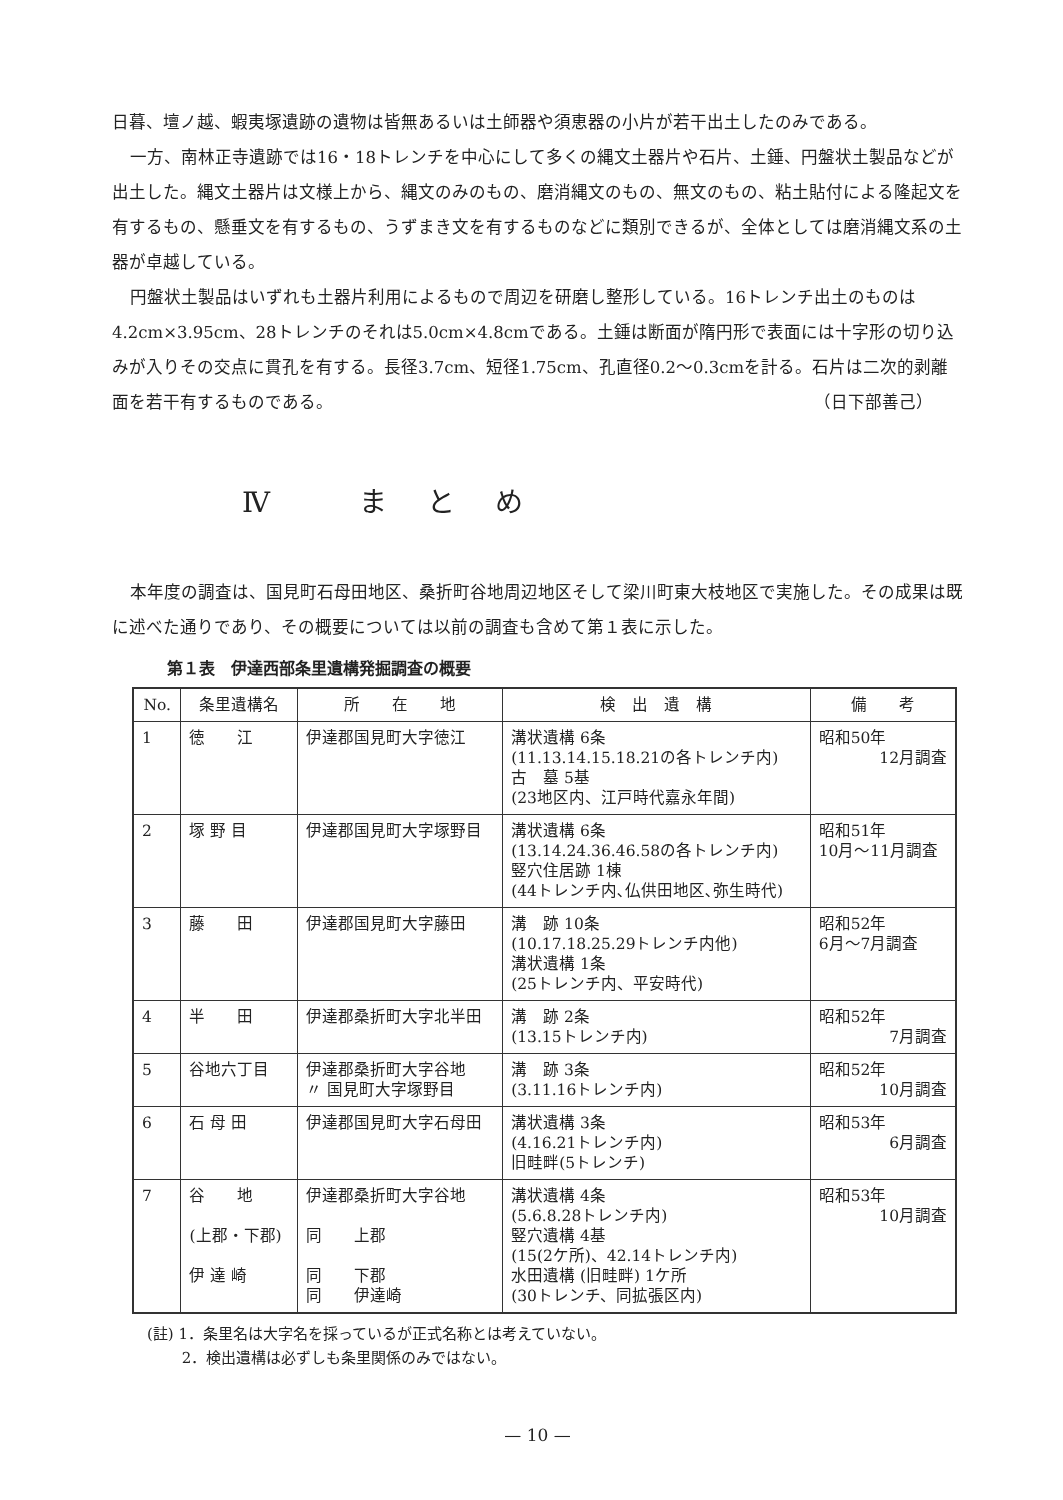日暮、壇ノ越、蝦夷塚遺跡の遺物は皆無あるいは土師器や須恵器の小片が若干出土したのみである。
一方、南林正寺遺跡では16・18トレンチを中心にして多くの縄文土器片や石片、土錘、円盤状土製品などが出土した。縄文土器片は文様上から、縄文のみのもの、磨消縄文のもの、無文のもの、粘土貼付による隆起文を有するもの、懸垂文を有するもの、うずまき文を有するものなどに類別できるが、全体としては磨消縄文系の土器が卓越している。
円盤状土製品はいずれも土器片利用によるもので周辺を研磨し整形している。16トレンチ出土のものは4.2cm×3.95cm、28トレンチのそれは5.0cm×4.8cmである。土錘は断面が隋円形で表面には十字形の切り込みが入りその交点に貫孔を有する。長径3.7cm、短径1.75cm、孔直径0.2〜0.3cmを計る。石片は二次的剥離面を若干有するものである。
（日下部善己）
Ⅳ まとめ
本年度の調査は、国見町石母田地区、桑折町谷地周辺地区そして梁川町東大枝地区で実施した。その成果は既に述べた通りであり、その概要については以前の調査も含めて第１表に示した。
第１表　伊達西部条里遺構発掘調査の概要
| No. | 条里遺構名 | 所 在 地 | 検 出 遺 構 | 備 考 |
| --- | --- | --- | --- | --- |
| 1 | 徳 江 | 伊達郡国見町大字徳江 | 溝状遺構 6条 (11.13.14.15.18.21の各トレンチ内) 古 墓 5基 (23地区内、江戸時代嘉永年間) | 昭和50年 12月調査 |
| 2 | 塚 野 目 | 伊達郡国見町大字塚野目 | 溝状遺構 6条 (13.14.24.36.46.58の各トレンチ内) 竪穴住居跡 1棟 (44トレンチ内､仏供田地区､弥生時代) | 昭和51年 10月〜11月調査 |
| 3 | 藤 田 | 伊達郡国見町大字藤田 | 溝 跡 10条 (10.17.18.25.29トレンチ内他) 溝状遺構 1条 (25トレンチ内、平安時代) | 昭和52年 6月〜7月調査 |
| 4 | 半 田 | 伊達郡桑折町大字北半田 | 溝 跡 2条 (13.15トレンチ内) | 昭和52年 7月調査 |
| 5 | 谷地六丁目 | 伊達郡桑折町大字谷地 〃 国見町大字塚野目 | 溝 跡 3条 (3.11.16トレンチ内) | 昭和52年 10月調査 |
| 6 | 石 母 田 | 伊達郡国見町大字石母田 | 溝状遺構 3条 (4.16.21トレンチ内) 旧畦畔(5トレンチ) | 昭和53年 6月調査 |
| 7 | 谷 地 (上郡・下郡) 伊 達 崎 | 伊達郡桑折町大字谷地 同 上郡 同 下郡 同 伊達崎 | 溝状遺構 4条 (5.6.8.28トレンチ内) 竪穴遺構 4基 (15(2ケ所)、42.14トレンチ内) 水田遺構 (旧畦畔) 1ケ所 (30トレンチ、同拡張区内) | 昭和53年 10月調査 |
(註) 1．条里名は大字名を採っているが正式名称とは考えていない。
　　 2．検出遺構は必ずしも条里関係のみではない。
— 10 —